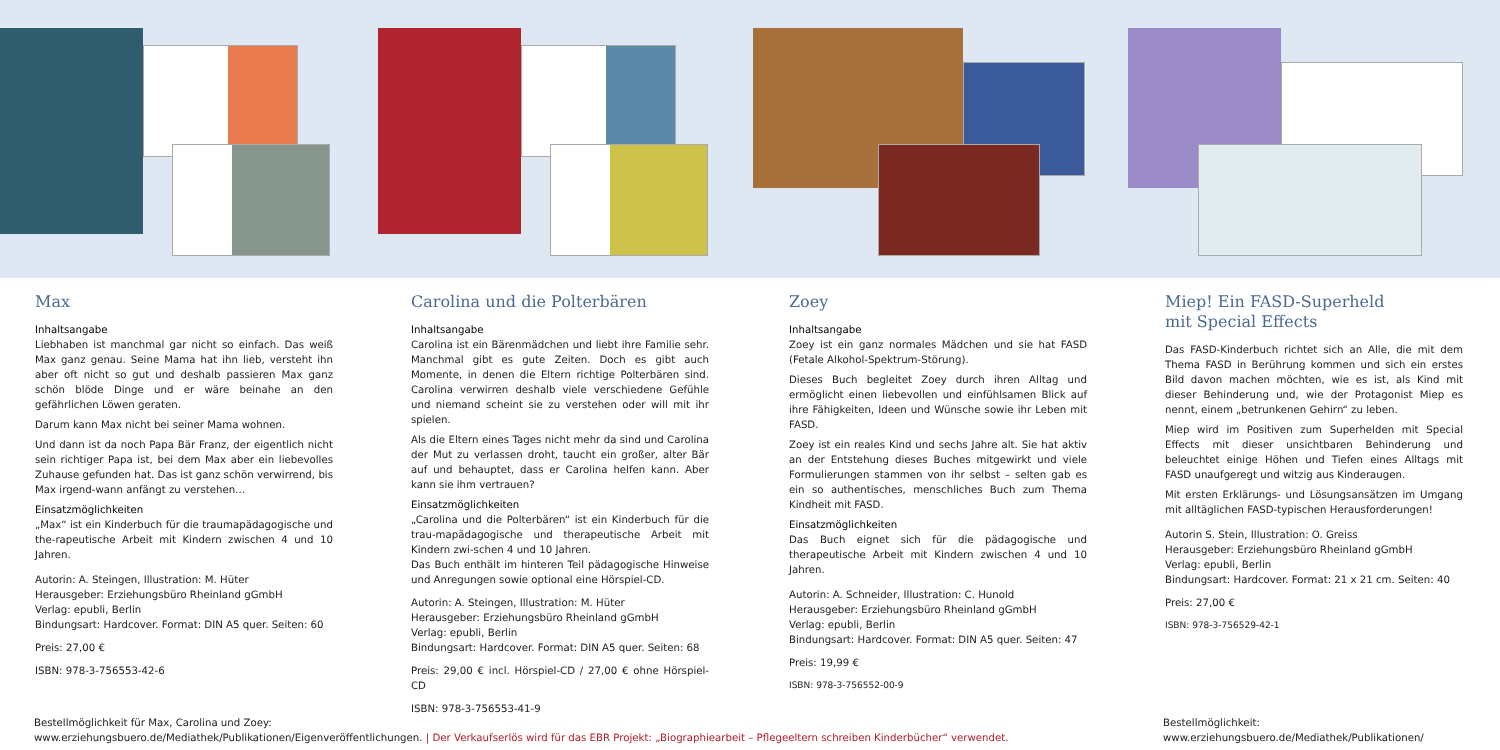Max
Inhaltsangabe
Liebhaben ist manchmal gar nicht so einfach. Das weiß Max ganz genau. Seine Mama hat ihn lieb, versteht ihn aber oft nicht so gut und deshalb passieren Max ganz schön blöde Dinge und er wäre beinahe an den gefährlichen Löwen geraten.
Darum kann Max nicht bei seiner Mama wohnen.
Und dann ist da noch Papa Bär Franz, der eigentlich nicht sein richtiger Papa ist, bei dem Max aber ein liebevolles Zuhause gefunden hat. Das ist ganz schön verwirrend, bis Max irgend-wann anfängt zu verstehen...
Einsatzmöglichkeiten
„Max“ ist ein Kinderbuch für die traumapädagogische und the-rapeutische Arbeit mit Kindern zwischen 4 und 10 Jahren.
Autorin: A. Steingen, Illustration: M. Hüter
Herausgeber: Erziehungsbüro Rheinland gGmbH
Verlag: epubli, Berlin
Bindungsart: Hardcover. Format: DIN A5 quer. Seiten: 60
Preis: 27,00 €
ISBN: 978-3-756553-42-6
Carolina und die Polterbären
Inhaltsangabe
Carolina ist ein Bärenmädchen und liebt ihre Familie sehr. Manchmal gibt es gute Zeiten. Doch es gibt auch Momente, in denen die Eltern richtige Polterbären sind. Carolina verwirren deshalb viele verschiedene Gefühle und niemand scheint sie zu verstehen oder will mit ihr spielen.
Als die Eltern eines Tages nicht mehr da sind und Carolina der Mut zu verlassen droht, taucht ein großer, alter Bär auf und behauptet, dass er Carolina helfen kann. Aber kann sie ihm vertrauen?
Einsatzmöglichkeiten
„Carolina und die Polterbären“ ist ein Kinderbuch für die trau-mapädagogische und therapeutische Arbeit mit Kindern zwi-schen 4 und 10 Jahren.
Das Buch enthält im hinteren Teil pädagogische Hinweise und Anregungen sowie optional eine Hörspiel-CD.
Autorin: A. Steingen, Illustration: M. Hüter
Herausgeber: Erziehungsbüro Rheinland gGmbH
Verlag: epubli, Berlin
Bindungsart: Hardcover. Format: DIN A5 quer. Seiten: 68
Preis: 29,00 € incl. Hörspiel-CD / 27,00 € ohne Hörspiel-CD
ISBN: 978-3-756553-41-9
Zoey
Inhaltsangabe
Zoey ist ein ganz normales Mädchen und sie hat FASD (Fetale Alkohol-Spektrum-Störung).
Dieses Buch begleitet Zoey durch ihren Alltag und ermöglicht einen liebevollen und einfühlsamen Blick auf ihre Fähigkeiten, Ideen und Wünsche sowie ihr Leben mit FASD.
Zoey ist ein reales Kind und sechs Jahre alt. Sie hat aktiv an der Entstehung dieses Buches mitgewirkt und viele Formulierungen stammen von ihr selbst – selten gab es ein so authentisches, menschliches Buch zum Thema Kindheit mit FASD.
Einsatzmöglichkeiten
Das Buch eignet sich für die pädagogische und therapeutische Arbeit mit Kindern zwischen 4 und 10 Jahren.
Autorin: A. Schneider, Illustration: C. Hunold
Herausgeber: Erziehungsbüro Rheinland gGmbH
Verlag: epubli, Berlin
Bindungsart: Hardcover. Format: DIN A5 quer. Seiten: 47
Preis: 19,99 €
ISBN: 978-3-756552-00-9
Miep! Ein FASD-Superheld
mit Special Effects
Das FASD-Kinderbuch richtet sich an Alle, die mit dem Thema FASD in Berührung kommen und sich ein erstes Bild davon machen möchten, wie es ist, als Kind mit dieser Behinderung und, wie der Protagonist Miep es nennt, einem „betrunkenen Gehirn“ zu leben.
Miep wird im Positiven zum Superhelden mit Special Effects mit dieser unsichtbaren Behinderung und beleuchtet einige Höhen und Tiefen eines Alltags mit FASD unaufgeregt und witzig aus Kinderaugen.
Mit ersten Erklärungs- und Lösungsansätzen im Umgang mit alltäglichen FASD-typischen Herausforderungen!
Autorin S. Stein, Illustration: O. Greiss
Herausgeber: Erziehungsbüro Rheinland gGmbH
Verlag: epubli, Berlin
Bindungsart: Hardcover. Format: 21 x 21 cm. Seiten: 40
Preis: 27,00 €
ISBN: 978-3-756529-42-1
Bestellmöglichkeit für Max, Carolina und Zoey:
www.erziehungsbuero.de/Mediathek/Publikationen/Eigenveröffentlichungen. | Der Verkaufserlös wird für das EBR Projekt: „Biographiearbeit – Pflegeeltern schreiben Kinderbücher“ verwendet.
Bestellmöglichkeit:
www.erziehungsbuero.de/Mediathek/Publikationen/